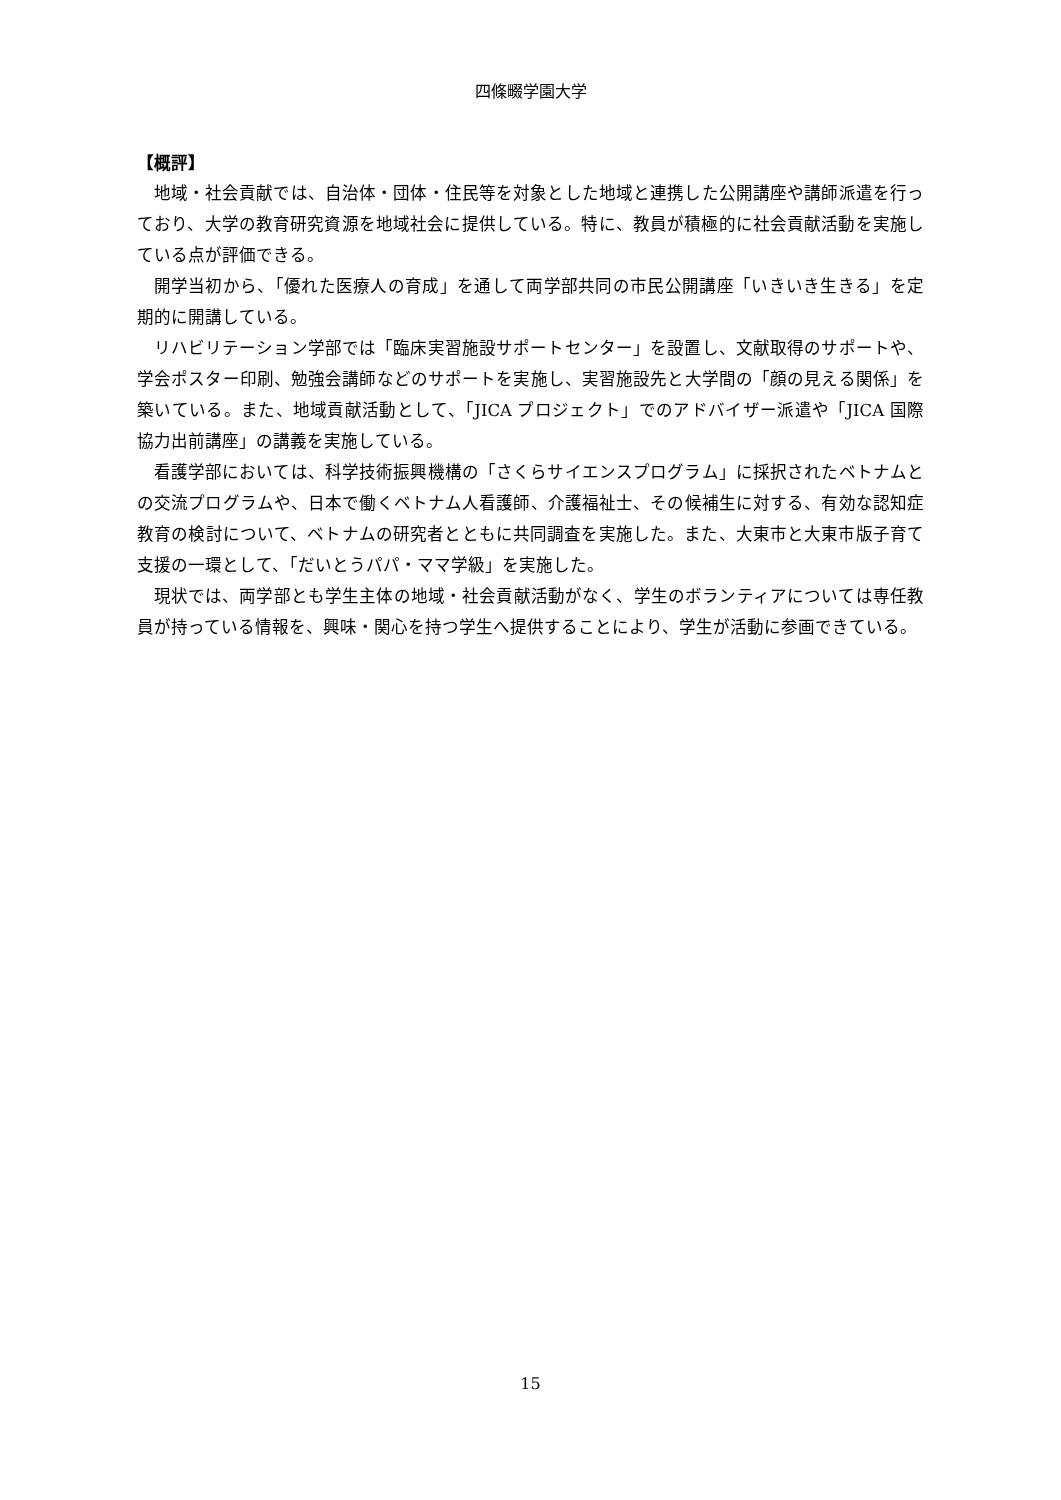四條畷学園大学
【概評】
地域・社会貢献では、自治体・団体・住民等を対象とした地域と連携した公開講座や講師派遣を行っており、大学の教育研究資源を地域社会に提供している。特に、教員が積極的に社会貢献活動を実施している点が評価できる。
開学当初から、「優れた医療人の育成」を通して両学部共同の市民公開講座「いきいき生きる」を定期的に開講している。
リハビリテーション学部では「臨床実習施設サポートセンター」を設置し、文献取得のサポートや、学会ポスター印刷、勉強会講師などのサポートを実施し、実習施設先と大学間の「顔の見える関係」を築いている。また、地域貢献活動として、「JICA プロジェクト」でのアドバイザー派遣や「JICA 国際協力出前講座」の講義を実施している。
看護学部においては、科学技術振興機構の「さくらサイエンスプログラム」に採択されたベトナムとの交流プログラムや、日本で働くベトナム人看護師、介護福祉士、その候補生に対する、有効な認知症教育の検討について、ベトナムの研究者とともに共同調査を実施した。また、大東市と大東市版子育て支援の一環として、「だいとうパパ・ママ学級」を実施した。
現状では、両学部とも学生主体の地域・社会貢献活動がなく、学生のボランティアについては専任教員が持っている情報を、興味・関心を持つ学生へ提供することにより、学生が活動に参画できている。
15